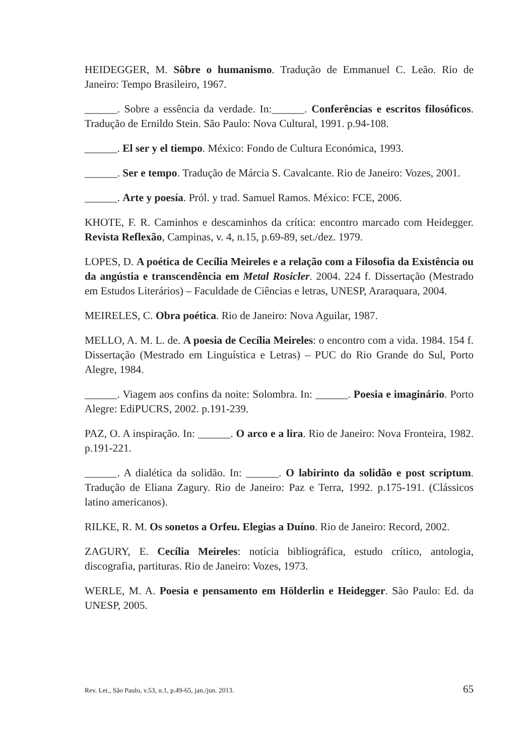HEIDEGGER, M. Sôbre o humanismo. Tradução de Emmanuel C. Leão. Rio de Janeiro: Tempo Brasileiro, 1967.
______. Sobre a essência da verdade. In:______. Conferências e escritos filosóficos. Tradução de Ernildo Stein. São Paulo: Nova Cultural, 1991. p.94-108.
______. El ser y el tiempo. México: Fondo de Cultura Económica, 1993.
______. Ser e tempo. Tradução de Márcia S. Cavalcante. Rio de Janeiro: Vozes, 2001.
______. Arte y poesía. Pról. y trad. Samuel Ramos. México: FCE, 2006.
KHOTE, F. R. Caminhos e descaminhos da crítica: encontro marcado com Heidegger. Revista Reflexão, Campinas, v. 4, n.15, p.69-89, set./dez. 1979.
LOPES, D. A poética de Cecília Meireles e a relação com a Filosofia da Existência ou da angústia e transcendência em Metal Rosicler. 2004. 224 f. Dissertação (Mestrado em Estudos Literários) – Faculdade de Ciências e letras, UNESP, Araraquara, 2004.
MEIRELES, C. Obra poética. Rio de Janeiro: Nova Aguilar, 1987.
MELLO, A. M. L. de. A poesia de Cecília Meireles: o encontro com a vida. 1984. 154 f. Dissertação (Mestrado em Linguística e Letras) – PUC do Rio Grande do Sul, Porto Alegre, 1984.
______. Viagem aos confins da noite: Solombra. In: ______. Poesia e imaginário. Porto Alegre: EdiPUCRS, 2002. p.191-239.
PAZ, O. A inspiração. In: ______. O arco e a lira. Rio de Janeiro: Nova Fronteira, 1982. p.191-221.
______. A dialética da solidão. In: ______. O labirinto da solidão e post scriptum. Tradução de Eliana Zagury. Rio de Janeiro: Paz e Terra, 1992. p.175-191. (Clássicos latino americanos).
RILKE, R. M. Os sonetos a Orfeu. Elegias a Duíno. Rio de Janeiro: Record, 2002.
ZAGURY, E. Cecília Meireles: notícia bibliográfica, estudo crítico, antologia, discografia, partituras. Rio de Janeiro: Vozes, 1973.
WERLE, M. A. Poesia e pensamento em Hölderlin e Heidegger. São Paulo: Ed. da UNESP, 2005.
Rev. Let., São Paulo, v.53, n.1, p.49-65, jan./jun. 2013. 65